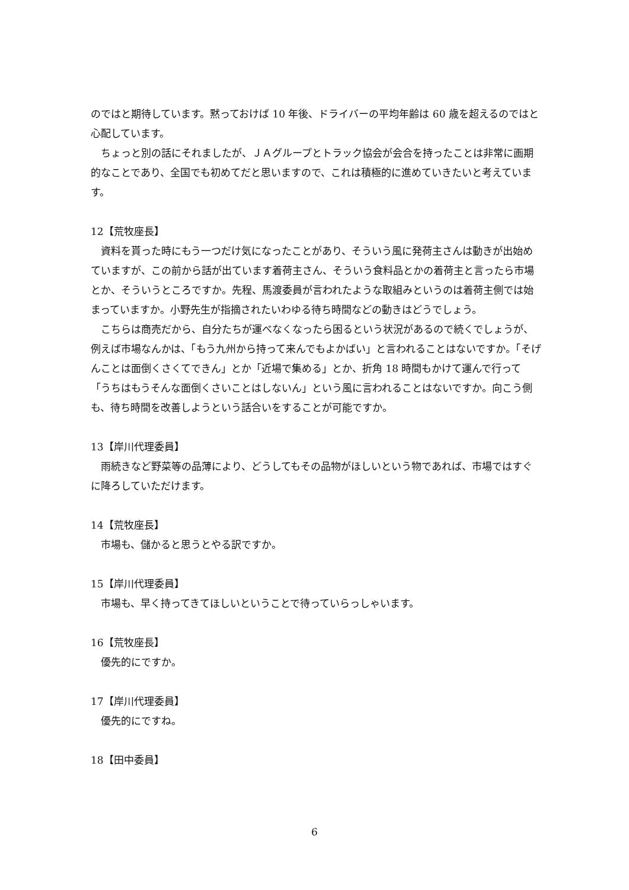のではと期待しています。黙っておけば 10 年後、ドライバーの平均年齢は 60 歳を超えるのではと心配しています。
ちょっと別の話にそれましたが、ＪＡグループとトラック協会が会合を持ったことは非常に画期的なことであり、全国でも初めてだと思いますので、これは積極的に進めていきたいと考えています。
12【荒牧座長】
資料を貰った時にもう一つだけ気になったことがあり、そういう風に発荷主さんは動きが出始めていますが、この前から話が出ています着荷主さん、そういう食料品とかの着荷主と言ったら市場とか、そういうところですか。先程、馬渡委員が言われたような取組みというのは着荷主側では始まっていますか。小野先生が指摘されたいわゆる待ち時間などの動きはどうでしょう。
こちらは商売だから、自分たちが運べなくなったら困るという状況があるので続くでしょうが、例えば市場なんかは、「もう九州から持って来んでもよかばい」と言われることはないですか。「そげんことは面倒くさくてできん」とか「近場で集める」とか、折角 18 時間もかけて運んで行って「うちはもうそんな面倒くさいことはしないん」という風に言われることはないですか。向こう側も、待ち時間を改善しようという話合いをすることが可能ですか。
13【岸川代理委員】
雨続きなど野菜等の品薄により、どうしてもその品物がほしいという物であれば、市場ではすぐに降ろしていただけます。
14【荒牧座長】
市場も、儲かると思うとやる訳ですか。
15【岸川代理委員】
市場も、早く持ってきてほしいということで待っていらっしゃいます。
16【荒牧座長】
優先的にですか。
17【岸川代理委員】
優先的にですね。
18【田中委員】
6